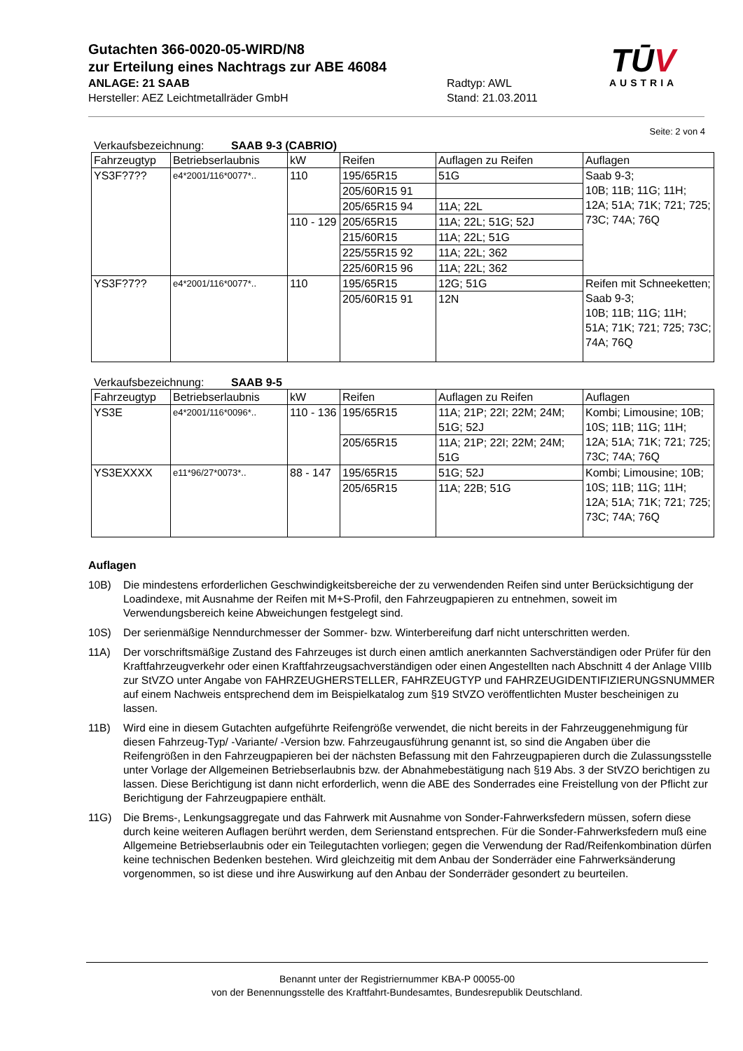Gutachten 366-0020-05-WIRD/N8
zur Erteilung eines Nachtrags zur ABE 46084
ANLAGE: 21 SAAB Radtyp: AWL
Hersteller: AEZ Leichtmetallräder GmbH Stand: 21.03.2011
TŪV
AUSTRIA
Seite: 2 von 4
Verkaufsbezeichnung: SAAB 9-3 (CABRIO)
| Fahrzeugtyp | Betriebserlaubnis | kW | Reifen | Auflagen zu Reifen | Auflagen |
| --- | --- | --- | --- | --- | --- |
| YS3F?7?? | e4*2001/116*0077*.. | 110 | 195/65R15 | 51G | Saab 9-3; 10B; 11B; 11G; 11H; 12A; 51A; 71K; 721; 725; 73C; 74A; 76Q |
| | | | 205/60R15 91 | | |
| | | | 205/65R15 94 | 11A; 22L | |
| | | 110 - 129 | 205/65R15 | 11A; 22L; 51G; 52J | |
| | | | 215/60R15 | 11A; 22L; 51G | |
| | | | 225/55R15 92 | 11A; 22L; 362 | |
| | | | 225/60R15 96 | 11A; 22L; 362 | |
| YS3F?7?? | e4*2001/116*0077*.. | 110 | 195/65R15 | 12G; 51G | Reifen mit Schneeketten; Saab 9-3; 10B; 11B; 11G; 11H; 51A; 71K; 721; 725; 73C; 74A; 76Q |
| | | | 205/60R15 91 | 12N | |
Verkaufsbezeichnung: SAAB 9-5
| Fahrzeugtyp | Betriebserlaubnis | kW | Reifen | Auflagen zu Reifen | Auflagen |
| --- | --- | --- | --- | --- | --- |
| YS3E | e4*2001/116*0096*.. | 110 - 136 | 195/65R15 | 11A; 21P; 22I; 22M; 24M; 51G; 52J | Kombi; Limousine; 10B; 10S; 11B; 11G; 11H; 12A; 51A; 71K; 721; 725; 73C; 74A; 76Q |
| | | | 205/65R15 | 11A; 21P; 22I; 22M; 24M; 51G | |
| YS3EXXXX | e11*96/27*0073*.. | 88 - 147 | 195/65R15 | 51G; 52J | Kombi; Limousine; 10B; 10S; 11B; 11G; 11H; 12A; 51A; 71K; 721; 725; 73C; 74A; 76Q |
| | | | 205/65R15 | 11A; 22B; 51G | |
Auflagen
10B) Die mindestens erforderlichen Geschwindigkeitsbereiche der zu verwendenden Reifen sind unter Berücksichtigung der Loadindexe, mit Ausnahme der Reifen mit M+S-Profil, den Fahrzeugpapieren zu entnehmen, soweit im Verwendungsbereich keine Abweichungen festgelegt sind.
10S) Der serienmäßige Nenndurchmesser der Sommer- bzw. Winterbereifung darf nicht unterschritten werden.
11A) Der vorschriftsmäßige Zustand des Fahrzeuges ist durch einen amtlich anerkannten Sachverständigen oder Prüfer für den Kraftfahrzeugverkehr oder einen Kraftfahrzeugsachverständigen oder einen Angestellten nach Abschnitt 4 der Anlage VIIIb zur StVZO unter Angabe von FAHRZEUGHERSTELLER, FAHRZEUGTYP und FAHRZEUGIDENTIFIZIERUNGSNUMMER auf einem Nachweis entsprechend dem im Beispielkatalog zum §19 StVZO veröffentlichten Muster bescheinigen zu lassen.
11B) Wird eine in diesem Gutachten aufgeführte Reifengröße verwendet, die nicht bereits in der Fahrzeuggenehmigung für diesen Fahrzeug-Typ/ -Variante/ -Version bzw. Fahrzeugausführung genannt ist, so sind die Angaben über die Reifengrößen in den Fahrzeugpapieren bei der nächsten Befassung mit den Fahrzeugpapieren durch die Zulassungsstelle unter Vorlage der Allgemeinen Betriebserlaubnis bzw. der Abnahmebestätigung nach §19 Abs. 3 der StVZO berichtigen zu lassen. Diese Berichtigung ist dann nicht erforderlich, wenn die ABE des Sonderrades eine Freistellung von der Pflicht zur Berichtigung der Fahrzeugpapiere enthält.
11G) Die Brems-, Lenkungsaggregate und das Fahrwerk mit Ausnahme von Sonder-Fahrwerksfedern müssen, sofern diese durch keine weiteren Auflagen berührt werden, dem Serienstand entsprechen. Für die Sonder-Fahrwerksfedern muß eine Allgemeine Betriebserlaubnis oder ein Teilegutachten vorliegen; gegen die Verwendung der Rad/Reifenkombination dürfen keine technischen Bedenken bestehen. Wird gleichzeitig mit dem Anbau der Sonderräder eine Fahrwerksänderung vorgenommen, so ist diese und ihre Auswirkung auf den Anbau der Sonderräder gesondert zu beurteilen.
Benannt unter der Registriernummer KBA-P 00055-00
von der Benennungsstelle des Kraftfahrt-Bundesamtes, Bundesrepublik Deutschland.